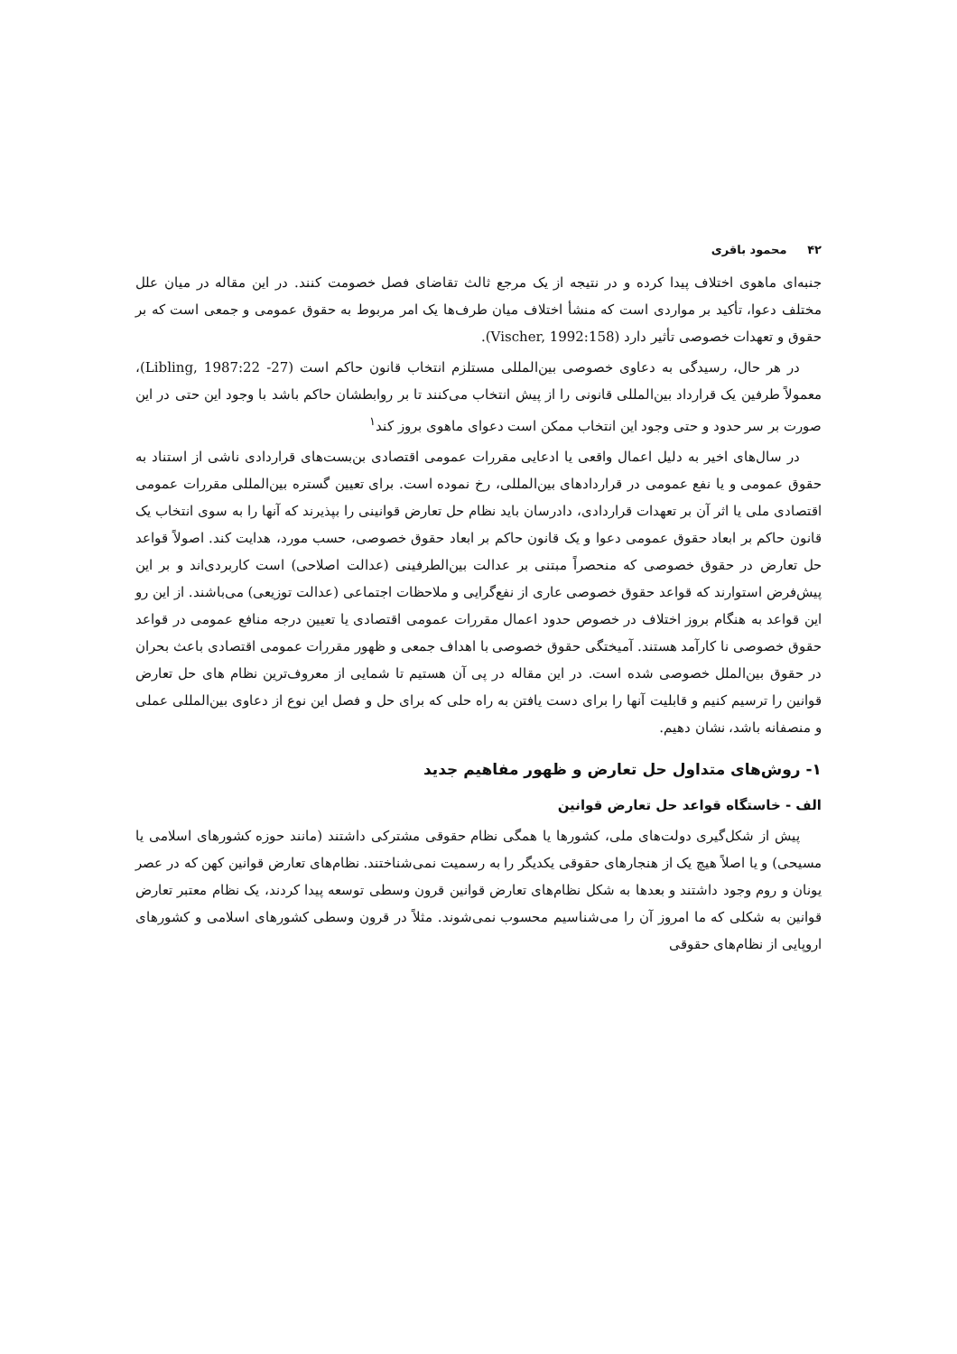۴۲ محمود باقری
جنبه‌ای ماهوی اختلاف پیدا کرده و در نتیجه از یک مرجع ثالث تقاضای فصل خصومت کنند. در این مقاله در میان علل مختلف دعوا، تأکید بر مواردی است که منشأ اختلاف میان طرف‌ها یک امر مربوط به حقوق عمومی و جمعی است که بر حقوق و تعهدات خصوصی تأثیر دارد (Vischer, 1992:158).
در هر حال، رسیدگی به دعاوی خصوصی بین‌المللی مستلزم انتخاب قانون حاکم است (Libling, 1987:22 -27)، معمولاً طرفین یک قرارداد بین‌المللی قانونی را از پیش انتخاب می‌کنند تا بر روابطشان حاکم باشد با وجود این حتی در این صورت بر سر حدود و حتی وجود این انتخاب ممکن است دعوای ماهوی بروز کند<sup>۱</sup>
در سال‌های اخیر به دلیل اعمال واقعی یا ادعایی مقررات عمومی اقتصادی بن‌بست‌های قراردادی ناشی از استناد به حقوق عمومی و یا نفع عمومی در قراردادهای بین‌المللی، رخ نموده است. برای تعیین گستره بین‌المللی مقررات عمومی اقتصادی ملی یا اثر آن بر تعهدات قراردادی، دادرسان باید نظام حل تعارض قوانینی را بپذیرند که آنها را به سوی انتخاب یک قانون حاکم بر ابعاد حقوق عمومی دعوا و یک قانون حاکم بر ابعاد حقوق خصوصی، حسب مورد، هدایت کند. اصولاً قواعد حل تعارض در حقوق خصوصی که منحصراً مبتنی بر عدالت بین‌الطرفینی (عدالت اصلاحی) است کاربردی‌اند و بر این پیش‌فرض استوارند که قواعد حقوق خصوصی عاری از نفع‌گرایی و ملاحظات اجتماعی (عدالت توزیعی) می‌باشند. از این رو این قواعد به هنگام بروز اختلاف در خصوص حدود اعمال مقررات عمومی اقتصادی یا تعیین درجه منافع عمومی در قواعد حقوق خصوصی نا کارآمد هستند. آمیختگی حقوق خصوصی با اهداف جمعی و ظهور مقررات عمومی اقتصادی باعث بحران در حقوق بین‌الملل خصوصی شده است. در این مقاله در پی آن هستیم تا شمایی از معروف‌ترین نظام های حل تعارض قوانین را ترسیم کنیم و قابلیت آنها را برای دست یافتن به راه حلی که برای حل و فصل این نوع از دعاوی بین‌المللی عملی و منصفانه باشد، نشان دهیم.
۱- روش‌های متداول حل تعارض و ظهور مفاهیم جدید
الف - خاستگاه قواعد حل تعارض قوانین
پیش از شکل‌گیری دولت‌های ملی، کشورها یا همگی نظام حقوقی مشترکی داشتند (مانند حوزه کشورهای اسلامی یا مسیحی) و یا اصلاً هیچ یک از هنجارهای حقوقی یکدیگر را به رسمیت نمی‌شناختند. نظام‌های تعارض قوانین کهن که در عصر یونان و روم وجود داشتند و بعدها به شکل نظام‌های تعارض قوانین قرون وسطی توسعه پیدا کردند، یک نظام معتبر تعارض قوانین به شکلی که ما امروز آن را می‌شناسیم محسوب نمی‌شوند. مثلاً در قرون وسطی کشورهای اسلامی و کشورهای اروپایی از نظام‌های حقوقی